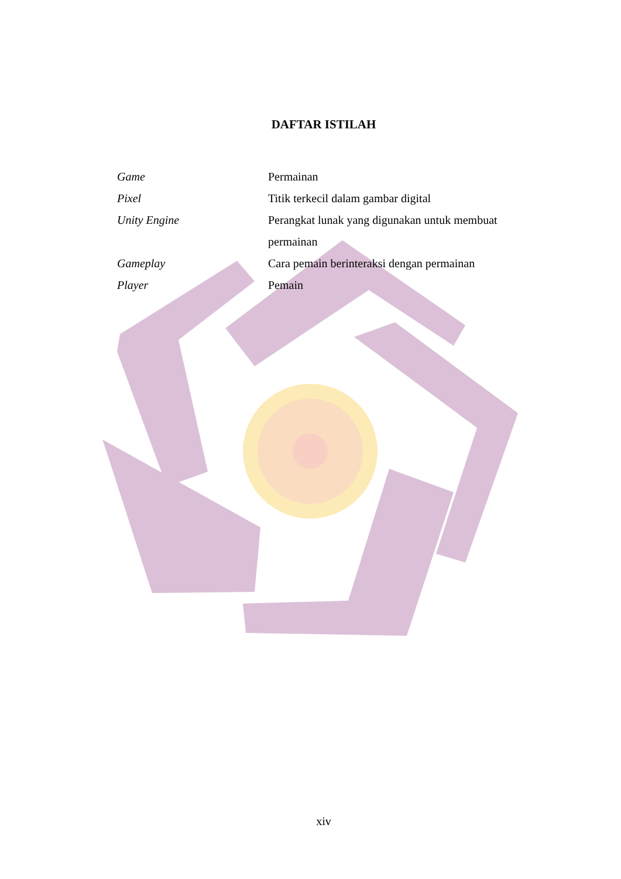DAFTAR ISTILAH
| Game | Permainan |
| Pixel | Titik terkecil dalam gambar digital |
| Unity Engine | Perangkat lunak yang digunakan untuk membuat permainan |
| Gameplay | Cara pemain berinteraksi dengan permainan |
| Player | Pemain |
xiv